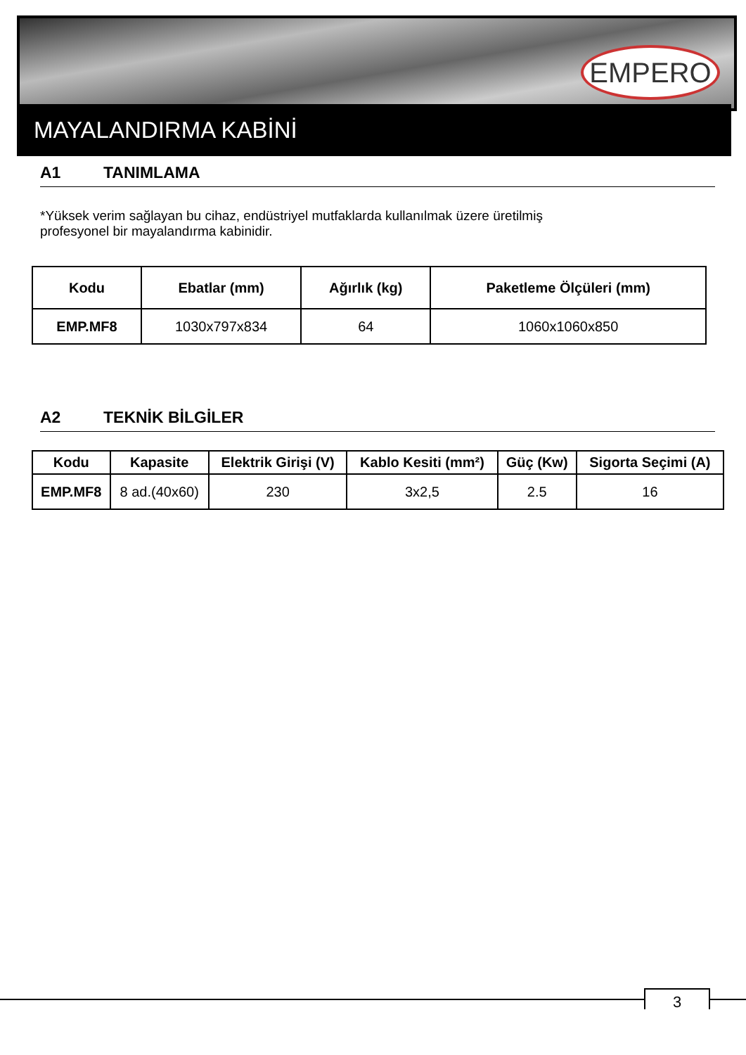EMPERO
MAYALANDIRMA KABİNİ
A1 TANIMLAMA
*Yüksek verim sağlayan bu cihaz, endüstriyel mutfaklarda kullanılmak üzere üretilmiş
profesyonel bir mayalandırma kabinidir.
| Kodu | Ebatlar (mm) | Ağırlık (kg) | Paketleme Ölçüleri (mm) |
| --- | --- | --- | --- |
| EMP.MF8 | 1030x797x834 | 64 | 1060x1060x850 |
A2 TEKNİK BİLGİLER
| Kodu | Kapasite | Elektrik Girişi (V) | Kablo Kesiti (mm²) | Güç (Kw) | Sigorta Seçimi (A) |
| --- | --- | --- | --- | --- | --- |
| EMP.MF8 | 8 ad.(40x60) | 230 | 3x2,5 | 2.5 | 16 |
3